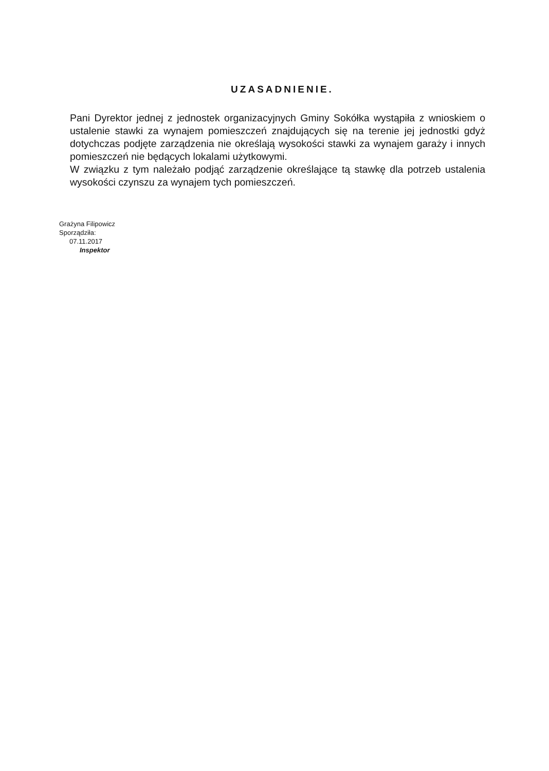UZASADNIENIE.
Pani Dyrektor jednej z jednostek organizacyjnych Gminy Sokółka wystąpiła z wnioskiem o ustalenie stawki za wynajem pomieszczeń znajdujących się na terenie jej jednostki gdyż dotychczas podjęte zarządzenia nie określają wysokości stawki za wynajem garaży i innych pomieszczeń nie będących lokalami użytkowymi.
W związku z tym należało podjąć zarządzenie określające tą stawkę dla potrzeb ustalenia wysokości czynszu za wynajem tych pomieszczeń.
Grażyna Filipowicz Sporządziła:
07.11.2017
Inspektor